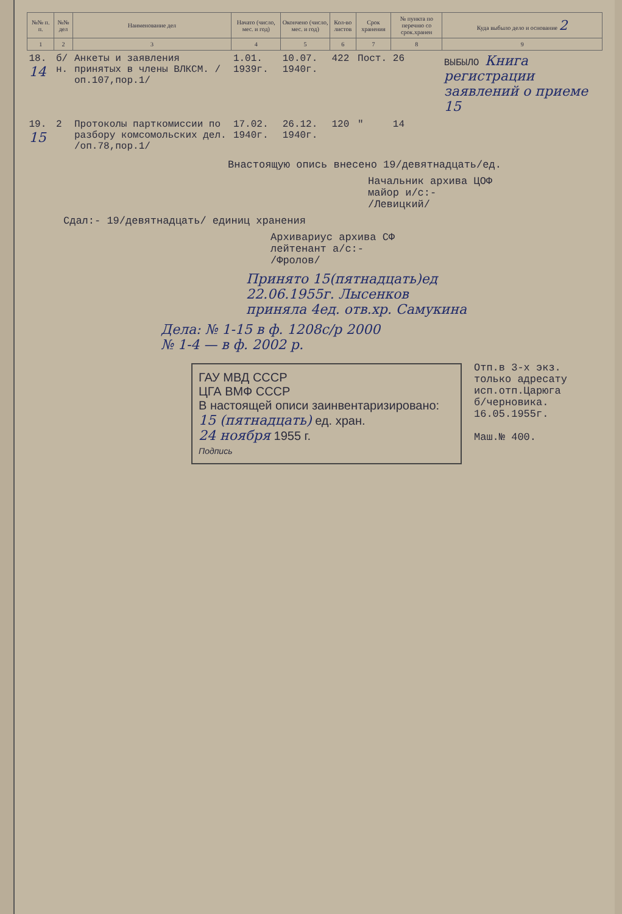| №№ п. п. | №№ дел | Наименование дел | Начато (число, мес. и год) | Окончено (число, мес. и год) | Кол-во листов | Срок хранения | № пункта по перечню со срок.хранен | Куда выбыло дело и основание 2 |
| --- | --- | --- | --- | --- | --- | --- | --- | --- |
| 1 | 2 | 3 | 4 | 5 | 6 | 7 | 8 | 9 |
| 18. 14 | б/н. | Анкеты и заявления принятых в члены ВЛКСМ. /оп.107,пор.1/ | 1.01. 1939г. | 10.07. 1940г. | 422 | Пост. | 26 | ВЫБЫЛО Книга регистрации заявлений о приеме 15 |
| 19. 15 | 2 | Протоколы парткомиссии по разбору комсомольских дел. /оп.78,пор.1/ | 17.02. 1940г. | 26.12. 1940г. | 120 | " | 14 | |
Внастоящую опись внесено 19/девятнадцать/ед.
Начальник архива ЦОФ
майор и/с:-
/Левицкий/
Сдал:- 19/девятнадцать/ единиц хранения
Архивариус архива СФ
лейтенант а/с:-
/Фролов/
Принято 15(пятнадцать)ед
22.06.1955г. Лысенков
приняла 4ед. отв.хр. Самукина
Дела: № 1-15 в ф. 1208с/р 2000
№ 1-4 — в ф. 2002 р.
ГАУ МВД СССР
ЦГА ВМФ СССР
В настоящей описи заинвентаризировано: 15 (пятнадцать) ед. хран.
24 ноября 1955 г.
Подпись
Отп.в 3-х экз.
только адресату
исп.отп.Царюга
б/черновика.
16.05.1955г.
Маш.№ 400.